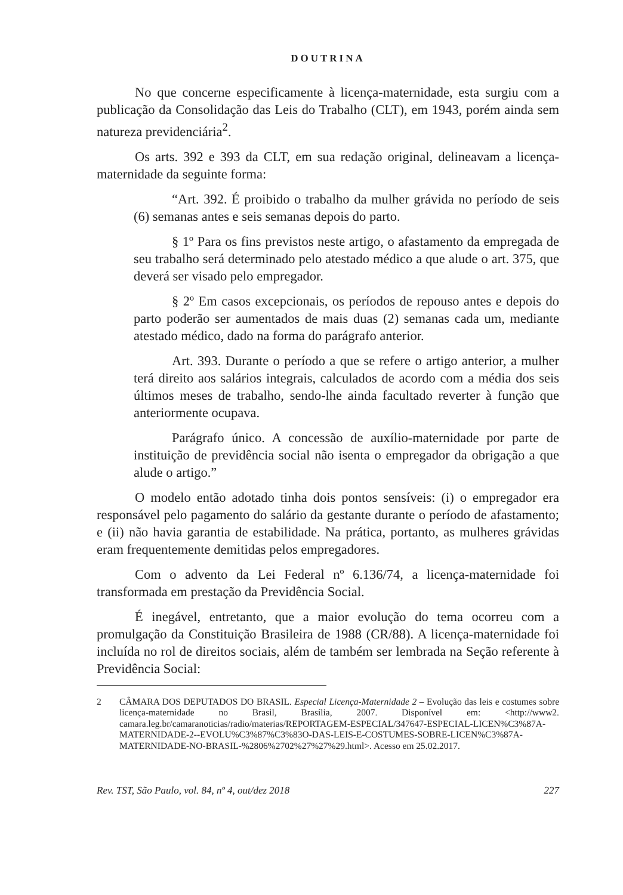DOUTRINA
No que concerne especificamente à licença-maternidade, esta surgiu com a publicação da Consolidação das Leis do Trabalho (CLT), em 1943, porém ainda sem natureza previdenciária<sup>2</sup>.
Os arts. 392 e 393 da CLT, em sua redação original, delineavam a licença-maternidade da seguinte forma:
“Art. 392. É proibido o trabalho da mulher grávida no período de seis (6) semanas antes e seis semanas depois do parto.
§ 1º Para os fins previstos neste artigo, o afastamento da empregada de seu trabalho será determinado pelo atestado médico a que alude o art. 375, que deverá ser visado pelo empregador.
§ 2º Em casos excepcionais, os períodos de repouso antes e depois do parto poderão ser aumentados de mais duas (2) semanas cada um, mediante atestado médico, dado na forma do parágrafo anterior.
Art. 393. Durante o período a que se refere o artigo anterior, a mulher terá direito aos salários integrais, calculados de acordo com a média dos seis últimos meses de trabalho, sendo-lhe ainda facultado reverter à função que anteriormente ocupava.
Parágrafo único. A concessão de auxílio-maternidade por parte de instituição de previdência social não isenta o empregador da obrigação a que alude o artigo.”
O modelo então adotado tinha dois pontos sensíveis: (i) o empregador era responsável pelo pagamento do salário da gestante durante o período de afastamento; e (ii) não havia garantia de estabilidade. Na prática, portanto, as mulheres grávidas eram frequentemente demitidas pelos empregadores.
Com o advento da Lei Federal nº 6.136/74, a licença-maternidade foi transformada em prestação da Previdência Social.
É inegável, entretanto, que a maior evolução do tema ocorreu com a promulgação da Constituição Brasileira de 1988 (CR/88). A licença-maternidade foi incluída no rol de direitos sociais, além de também ser lembrada na Seção referente à Previdência Social:
2 CÂMARA DOS DEPUTADOS DO BRASIL. Especial Licença-Maternidade 2 – Evolução das leis e costumes sobre licença-maternidade no Brasil, Brasília, 2007. Disponível em: <http://www2. camara.leg.br/camaranoticias/radio/materias/REPORTAGEM-ESPECIAL/347647-ESPECIAL-LICEN%C3%87A-MATERNIDADE-2--EVOLU%C3%87%C3%83O-DAS-LEIS-E-COSTUMES-SOBRE-LICEN%C3%87A-MATERNIDADE-NO-BRASIL-%2806%2702%27%27%29.html>. Acesso em 25.02.2017.
Rev. TST, São Paulo, vol. 84, nº 4, out/dez 2018 227